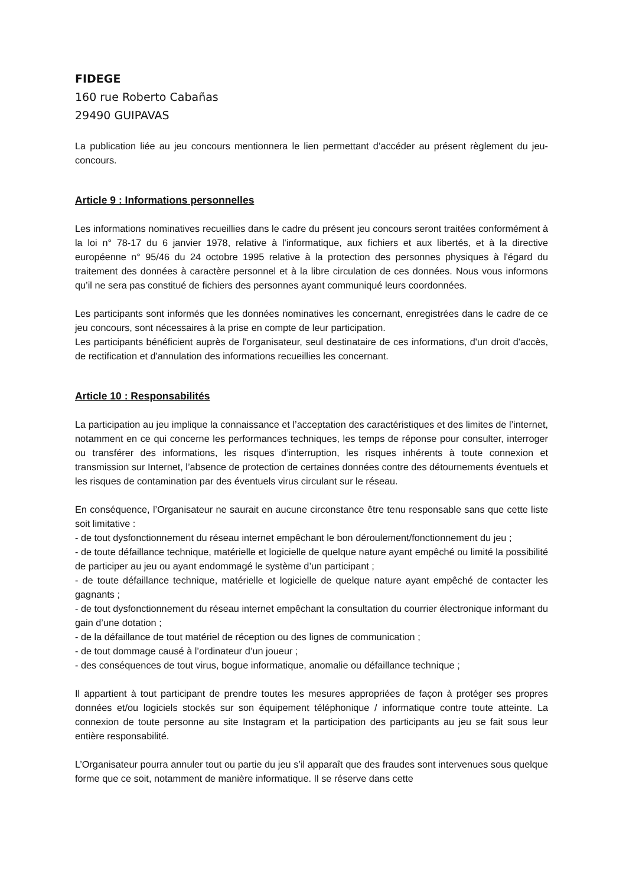FIDEGE
160 rue Roberto Cabañas
29490 GUIPAVAS
La publication liée au jeu concours mentionnera le lien permettant d’accéder au présent règlement du jeu-concours.
Article 9 : Informations personnelles
Les informations nominatives recueillies dans le cadre du présent jeu concours seront traitées conformément à la loi n° 78-17 du 6 janvier 1978, relative à l'informatique, aux fichiers et aux libertés, et à la directive européenne n° 95/46 du 24 octobre 1995 relative à la protection des personnes physiques à l'égard du traitement des données à caractère personnel et à la libre circulation de ces données. Nous vous informons qu’il ne sera pas constitué de fichiers des personnes ayant communiqué leurs coordonnées.
Les participants sont informés que les données nominatives les concernant, enregistrées dans le cadre de ce jeu concours, sont nécessaires à la prise en compte de leur participation.
Les participants bénéficient auprès de l'organisateur, seul destinataire de ces informations, d'un droit d'accès, de rectification et d'annulation des informations recueillies les concernant.
Article 10 : Responsabilités
La participation au jeu implique la connaissance et l’acceptation des caractéristiques et des limites de l’internet, notamment en ce qui concerne les performances techniques, les temps de réponse pour consulter, interroger ou transférer des informations, les risques d’interruption, les risques inhérents à toute connexion et transmission sur Internet, l’absence de protection de certaines données contre des détournements éventuels et les risques de contamination par des éventuels virus circulant sur le réseau.
En conséquence, l’Organisateur ne saurait en aucune circonstance être tenu responsable sans que cette liste soit limitative :
- de tout dysfonctionnement du réseau internet empêchant le bon déroulement/fonctionnement du jeu ;
- de toute défaillance technique, matérielle et logicielle de quelque nature ayant empêché ou limité la possibilité de participer au jeu ou ayant endommagé le système d’un participant ;
- de toute défaillance technique, matérielle et logicielle de quelque nature ayant empêché de contacter les gagnants ;
- de tout dysfonctionnement du réseau internet empêchant la consultation du courrier électronique informant du gain d’une dotation ;
- de la défaillance de tout matériel de réception ou des lignes de communication ;
- de tout dommage causé à l’ordinateur d’un joueur ;
- des conséquences de tout virus, bogue informatique, anomalie ou défaillance technique ;
Il appartient à tout participant de prendre toutes les mesures appropriées de façon à protéger ses propres données et/ou logiciels stockés sur son équipement téléphonique / informatique contre toute atteinte. La connexion de toute personne au site Instagram et la participation des participants au jeu se fait sous leur entière responsabilité.
L’Organisateur pourra annuler tout ou partie du jeu s’il apparaît que des fraudes sont intervenues sous quelque forme que ce soit, notamment de manière informatique. Il se réserve dans cette